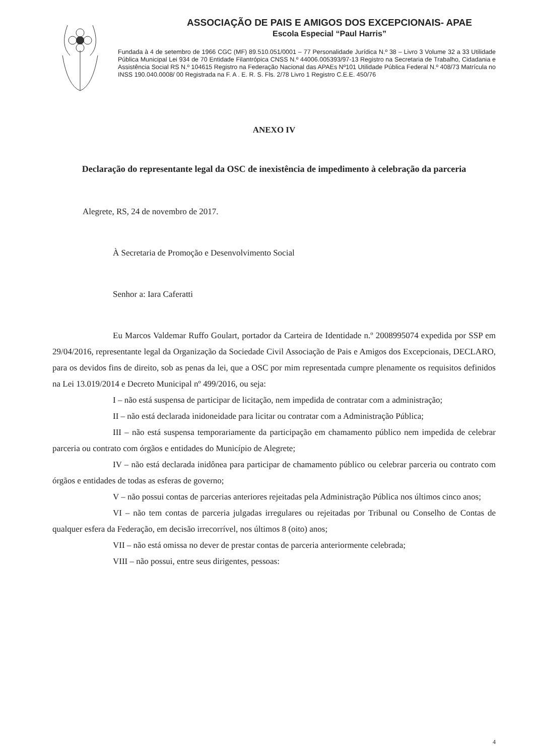ASSOCIAÇÃO DE PAIS E AMIGOS DOS EXCEPCIONAIS- APAE
Escola Especial “Paul Harris”
Fundada à 4 de setembro de 1966 CGC (MF) 89.510.051/0001 – 77 Personalidade Jurídica N.º 38 – Livro 3 Volume 32 a 33 Utilidade Pública Municipal Lei 934 de 70 Entidade Filantrópica CNSS N.º 44006.005393/97-13 Registro na Secretaria de Trabalho, Cidadania e Assistência Social RS N.º 104615 Registro na Federação Nacional das APAEs Nº101 Utilidade Pública Federal N.º 408/73 Matrícula no INSS 190.040.0008/ 00 Registrada na F. A . E. R. S. Fls. 2/78 Livro 1 Registro C.E.E. 450/76
ANEXO IV
Declaração do representante legal da OSC de inexistência de impedimento à celebração da parceria
Alegrete, RS, 24 de novembro de 2017.
À Secretaria de Promoção e Desenvolvimento Social
Senhor a: Iara Caferatti
Eu Marcos Valdemar Ruffo Goulart, portador da Carteira de Identidade n.º 2008995074 expedida por SSP em 29/04/2016, representante legal da Organização da Sociedade Civil Associação de Pais e Amigos dos Excepcionais, DECLARO, para os devidos fins de direito, sob as penas da lei, que a OSC por mim representada cumpre plenamente os requisitos definidos na Lei 13.019/2014 e Decreto Municipal nº 499/2016, ou seja:
I – não está suspensa de participar de licitação, nem impedida de contratar com a administração;
II – não está declarada inidoneidade para licitar ou contratar com a Administração Pública;
III – não está suspensa temporariamente da participação em chamamento público nem impedida de celebrar parceria ou contrato com órgãos e entidades do Município de Alegrete;
IV – não está declarada inidônea para participar de chamamento público ou celebrar parceria ou contrato com órgãos e entidades de todas as esferas de governo;
V – não possui contas de parcerias anteriores rejeitadas pela Administração Pública nos últimos cinco anos;
VI – não tem contas de parceria julgadas irregulares ou rejeitadas por Tribunal ou Conselho de Contas de qualquer esfera da Federação, em decisão irrecorrível, nos últimos 8 (oito) anos;
VII – não está omissa no dever de prestar contas de parceria anteriormente celebrada;
VIII – não possui, entre seus dirigentes, pessoas:
4